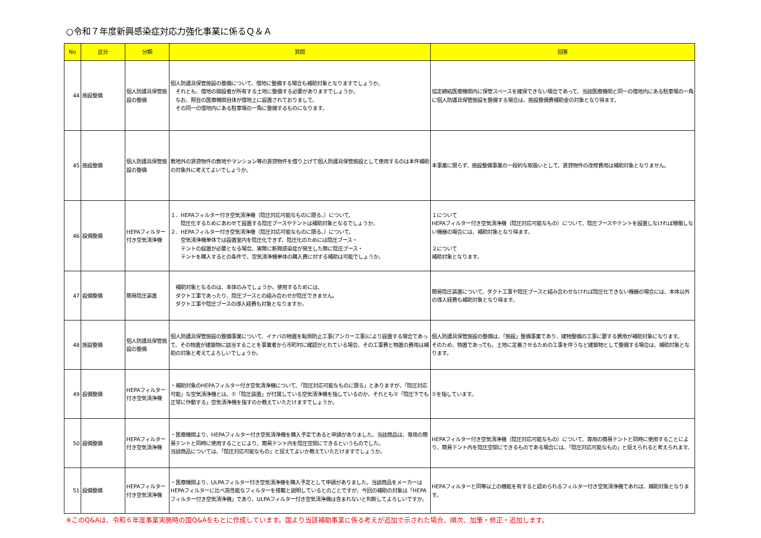○令和７年度新興感染症対応力強化事業に係るＱ＆Ａ
| No | 区分 | 分類 | 質問 | 回答 |
| --- | --- | --- | --- | --- |
| 44 | 施設整備 | 個人防護具保管施設の整備 | 個人防護具保管施設の整備について、借地に整備する場合も補助対象となりますでしょうか。 それとも、借地の開設者が所有する土地に整備する必要がありますでしょうか。 なお、照会の医療機関自体が借地上に設置されておりまして、 その同一の借地内にある駐車場の一角に整備するものになります。 | 協定締結医療機関内に保管スペースを確保できない場合であって、当該医療機関と同一の借地内にある駐車場の一角に個人防護具保管施設を整備する場合は、施設整備費補助金の対象となり得ます。 |
| 45 | 施設整備 | 個人防護具保管施設の整備 | 敷地外の賃貸物件の敷地やマンション等の賃貸物件を借り上げて個人防護具保管施設として使用するのは本件補助の対象外に考えてよいでしょうか。 | 本事業に限らず、施設整備事業の一般的な取扱いとして、賃貸物件の改修費用は補助対象となりません。 |
| 46 | 設備整備 | HEPAフィルター付き空気清浄機 | １．HEPAフィルター付き空気清浄機（陰圧対応可能なものに限る。）について、 陰圧化するためにあわせて設置する陰圧ブースやテントは補助対象となるでしょうか。 ２．HEPAフィルター付き空気清浄機（陰圧対応可能なものに限る。）について、 空気清浄機単体では設置室内を陰圧化できず、陰圧化のためには陰圧ブース・ テントの設置が必要となる場合、実際に新興感染症が発生した際に陰圧ブース・ テントを購入するとの条件で、空気清浄機単体の購入費に対する補助は可能でしょうか。 | １について HEPAフィルター付き空気清浄機（陰圧対応可能なもの）について、陰圧ブースやテントを設置しなければ稼働しない機器の場合には、補助対象となり得ます。 ２について 補助対象となります。 |
| 47 | 設備整備 | 簡易陰圧装置 | 補助対象となるのは、本体のみでしょうか。使用するためには、 ダクト工事であったり、陰圧ブースとの組み合わせが陰圧できません。 ダクト工事や陰圧ブースの導入経費も対象となりますか。 | 簡易陰圧装置について、ダクト工事や陰圧ブースと組み合わせなければ陰圧化できない機器の場合には、本体以外の導入経費も補助対象となり得ます。 |
| 48 | 施設整備 | 個人防護具保管施設の整備 | 個人防護具保管施設の整備事業について、イナバの物置を転倒防止工事(アンカー工事)により設置する場合であって、その物置が建築物に該当することを事業者から市町村に確認がとれている場合、その工事費と物置の費用は補助の対象と考えてよろしいでしょうか。 | 個人防護具保管施設の整備は、「施設」整備事業であり、建物整備の工事に要する費用が補助対象になります。 そのため、物置であっても、土地に定着させるための工事を伴うなど建築物として整備する場合は、補助対象となります。 |
| 49 | 設備整備 | HEPAフィルター付き空気清浄機 | ・補助対象のHEPAフィルター付き空気清浄機について、「陰圧対応可能なものに限る」とありますが、「陰圧対応可能」な空気清浄機とは、①「陰圧装置」が付属している空気清浄機を指しているのか、それとも②「陰圧下でも正常に作動する」空気清浄機を指すのか教えていただけますでしょうか。 | ①を指しています。 |
| 50 | 設備整備 | HEPAフィルター付き空気清浄機 | ・医療機関より、HEPAフィルター付き空気清浄機を購入予定であると申請がありました。当該商品は、専用の簡易テントと同時に使用することにより、簡易テント内を陰圧空間にできるというものでした。 当該商品については、「陰圧対応可能なもの」と捉えてよいか教えていただけますでしょうか。 | HEPAフィルター付き空気清浄機（陰圧対応可能なもの）について、専用の簡易テントと同時に使用することにより、簡易テント内を陰圧空間にできるものである場合には、「陰圧対応可能なもの」と捉えられると考えられます。 |
| 51 | 設備整備 | HEPAフィルター付き空気清浄機 | ・医療機関より、ULPAフィルター付き空気清浄機を購入予定として申請がありました。当該商品をメーカーはHEPAフィルターに比べ高性能なフィルターを搭載と説明しているとのことですが、今回の補助の対象は「HEPAフィルター付き空気清浄機」であり、ULPAフィルター付き空気清浄機は含まれないと判断してよろしいですか。 | HEPAフィルターと同等以上の機能を有すると認められるフィルター付き空気清浄機であれば、補助対象となります。 |
※このQ&Aは、令和６年度事業実施時の国Q&Aをもとに作成しています。国より当該補助事業に係る考えが追加で示された場合、順次、加筆・修正・追加します。